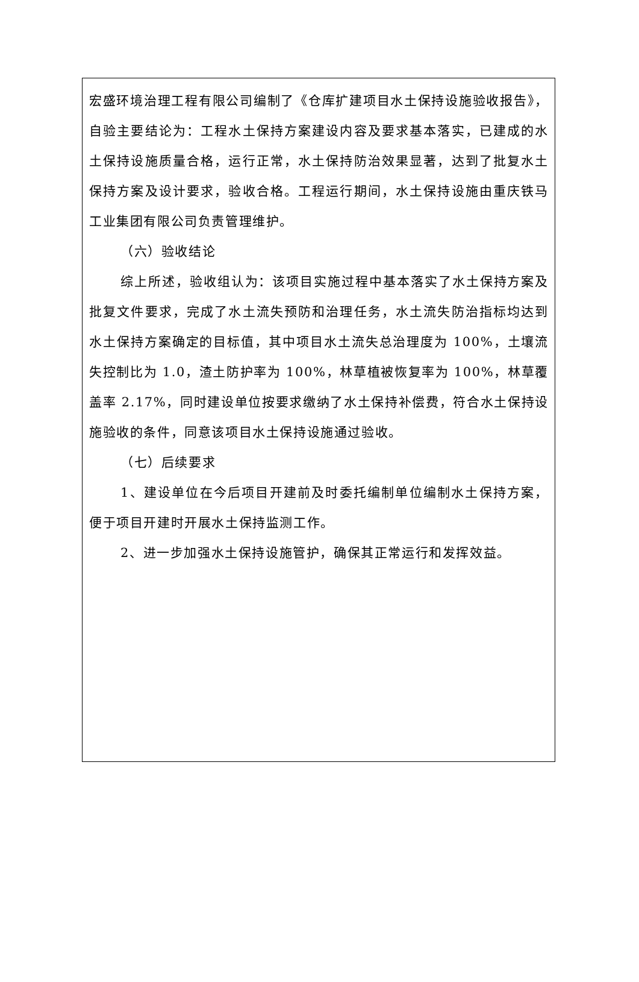宏盛环境治理工程有限公司编制了《仓库扩建项目水土保持设施验收报告》，自验主要结论为：工程水土保持方案建设内容及要求基本落实，已建成的水土保持设施质量合格，运行正常，水土保持防治效果显著，达到了批复水土保持方案及设计要求，验收合格。工程运行期间，水土保持设施由重庆铁马工业集团有限公司负责管理维护。
（六）验收结论
综上所述，验收组认为：该项目实施过程中基本落实了水土保持方案及批复文件要求，完成了水土流失预防和治理任务，水土流失防治指标均达到水土保持方案确定的目标值，其中项目水土流失总治理度为 100%，土壤流失控制比为 1.0，渣土防护率为 100%，林草植被恢复率为 100%，林草覆盖率 2.17%，同时建设单位按要求缴纳了水土保持补偿费，符合水土保持设施验收的条件，同意该项目水土保持设施通过验收。
（七）后续要求
1、建设单位在今后项目开建前及时委托编制单位编制水土保持方案，便于项目开建时开展水土保持监测工作。
2、进一步加强水土保持设施管护，确保其正常运行和发挥效益。